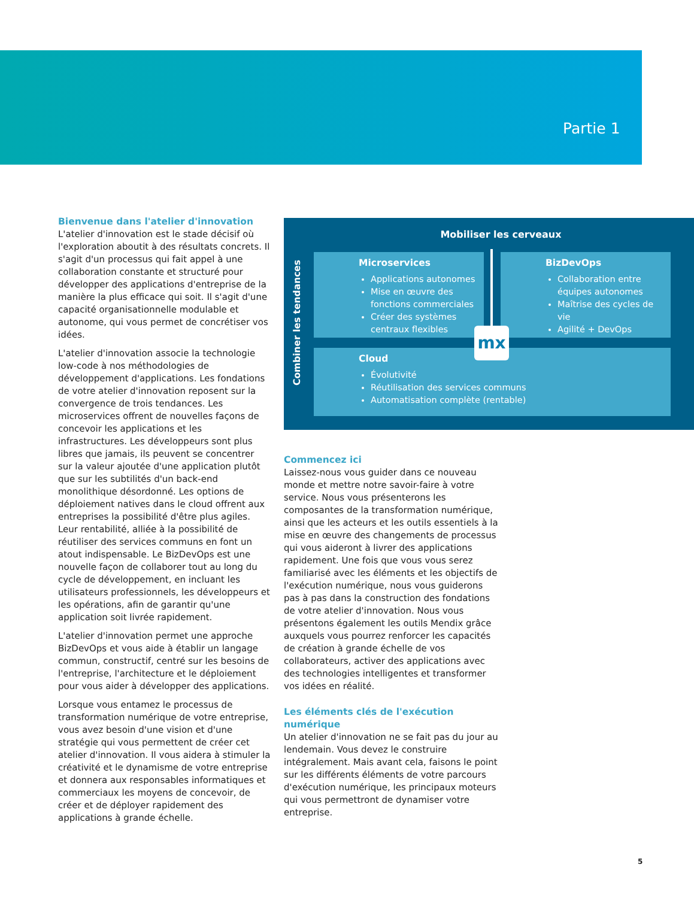Partie 1
Bienvenue dans l'atelier d'innovation
L'atelier d'innovation est le stade décisif où l'exploration aboutit à des résultats concrets. Il s'agit d'un processus qui fait appel à une collaboration constante et structuré pour développer des applications d'entreprise de la manière la plus efficace qui soit. Il s'agit d'une capacité organisationnelle modulable et autonome, qui vous permet de concrétiser vos idées.
L'atelier d'innovation associe la technologie low-code à nos méthodologies de développement d'applications. Les fondations de votre atelier d'innovation reposent sur la convergence de trois tendances. Les microservices offrent de nouvelles façons de concevoir les applications et les infrastructures. Les développeurs sont plus libres que jamais, ils peuvent se concentrer sur la valeur ajoutée d'une application plutôt que sur les subtilités d'un back-end monolithique désordonné. Les options de déploiement natives dans le cloud offrent aux entreprises la possibilité d'être plus agiles. Leur rentabilité, alliée à la possibilité de réutiliser des services communs en font un atout indispensable. Le BizDevOps est une nouvelle façon de collaborer tout au long du cycle de développement, en incluant les utilisateurs professionnels, les développeurs et les opérations, afin de garantir qu'une application soit livrée rapidement.
L'atelier d'innovation permet une approche BizDevOps et vous aide à établir un langage commun, constructif, centré sur les besoins de l'entreprise, l'architecture et le déploiement pour vous aider à développer des applications.
Lorsque vous entamez le processus de transformation numérique de votre entreprise, vous avez besoin d'une vision et d'une stratégie qui vous permettent de créer cet atelier d'innovation. Il vous aidera à stimuler la créativité et le dynamisme de votre entreprise et donnera aux responsables informatiques et commerciaux les moyens de concevoir, de créer et de déployer rapidement des applications à grande échelle.
Mobiliser les cerveaux
Combiner les tendances
Microservices
Applications autonomes
Mise en œuvre des fonctions commerciales
Créer des systèmes centraux flexibles
BizDevOps
Collaboration entre équipes autonomes
Maîtrise des cycles de vie
Agilité + DevOps
Cloud
Évolutivité
Réutilisation des services communs
Automatisation complète (rentable)
mx
Commencez ici
Laissez-nous vous guider dans ce nouveau monde et mettre notre savoir-faire à votre service. Nous vous présenterons les composantes de la transformation numérique, ainsi que les acteurs et les outils essentiels à la mise en œuvre des changements de processus qui vous aideront à livrer des applications rapidement. Une fois que vous vous serez familiarisé avec les éléments et les objectifs de l'exécution numérique, nous vous guiderons pas à pas dans la construction des fondations de votre atelier d'innovation. Nous vous présentons également les outils Mendix grâce auxquels vous pourrez renforcer les capacités de création à grande échelle de vos collaborateurs, activer des applications avec des technologies intelligentes et transformer vos idées en réalité.
Les éléments clés de l'exécution numérique
Un atelier d'innovation ne se fait pas du jour au lendemain. Vous devez le construire intégralement. Mais avant cela, faisons le point sur les différents éléments de votre parcours d'exécution numérique, les principaux moteurs qui vous permettront de dynamiser votre entreprise.
5